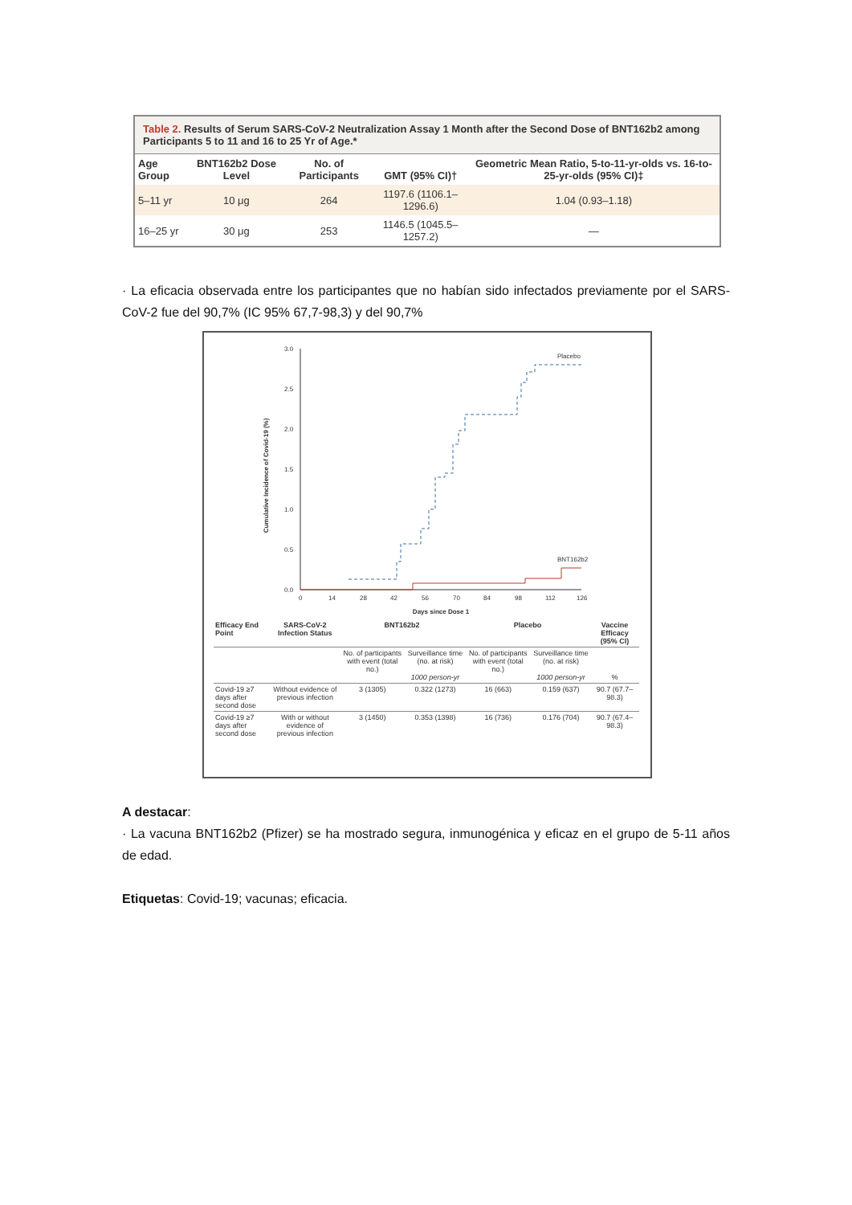Table 2. Results of Serum SARS-CoV-2 Neutralization Assay 1 Month after the Second Dose of BNT162b2 among Participants 5 to 11 and 16 to 25 Yr of Age.*
| Age Group | BNT162b2 Dose Level | No. of Participants | GMT (95% CI)† | Geometric Mean Ratio, 5-to-11-yr-olds vs. 16-to-25-yr-olds (95% CI)‡ |
| --- | --- | --- | --- | --- |
| 5–11 yr | 10 μg | 264 | 1197.6 (1106.1–1296.6) | 1.04 (0.93–1.18) |
| 16–25 yr | 30 μg | 253 | 1146.5 (1045.5–1257.2) | — |
· La eficacia observada entre los participantes que no habían sido infectados previamente por el SARS-CoV-2 fue del 90,7% (IC 95% 67,7-98,3) y del 90,7%
Cumulative Incidence of Covid-19 (%)
3.0
2.5
2.0
1.5
1.0
0.5
0.0
0
14
28
42
56
70
84
98
112
126
Days since Dose 1
Placebo
BNT162b2
| Efficacy End Point | SARS-CoV-2 Infection Status | BNT162b2 | | Placebo | | Vaccine Efficacy (95% CI) |
| --- | --- | --- | --- | --- | --- | --- |
| | | No. of participants with event (total no.) | Surveillance time (no. at risk) 1000 person-yr | No. of participants with event (total no.) | Surveillance time (no. at risk) 1000 person-yr | % |
| Covid-19 ≥7 days after second dose | Without evidence of previous infection | 3 (1305) | 0.322 (1273) | 16 (663) | 0.159 (637) | 90.7 (67.7–98.3) |
| Covid-19 ≥7 days after second dose | With or without evidence of previous infection | 3 (1450) | 0.353 (1398) | 16 (736) | 0.176 (704) | 90.7 (67.4–98.3) |
A destacar:
· La vacuna BNT162b2 (Pfizer) se ha mostrado segura, inmunogénica y eficaz en el grupo de 5-11 años de edad.
Etiquetas: Covid-19; vacunas; eficacia.